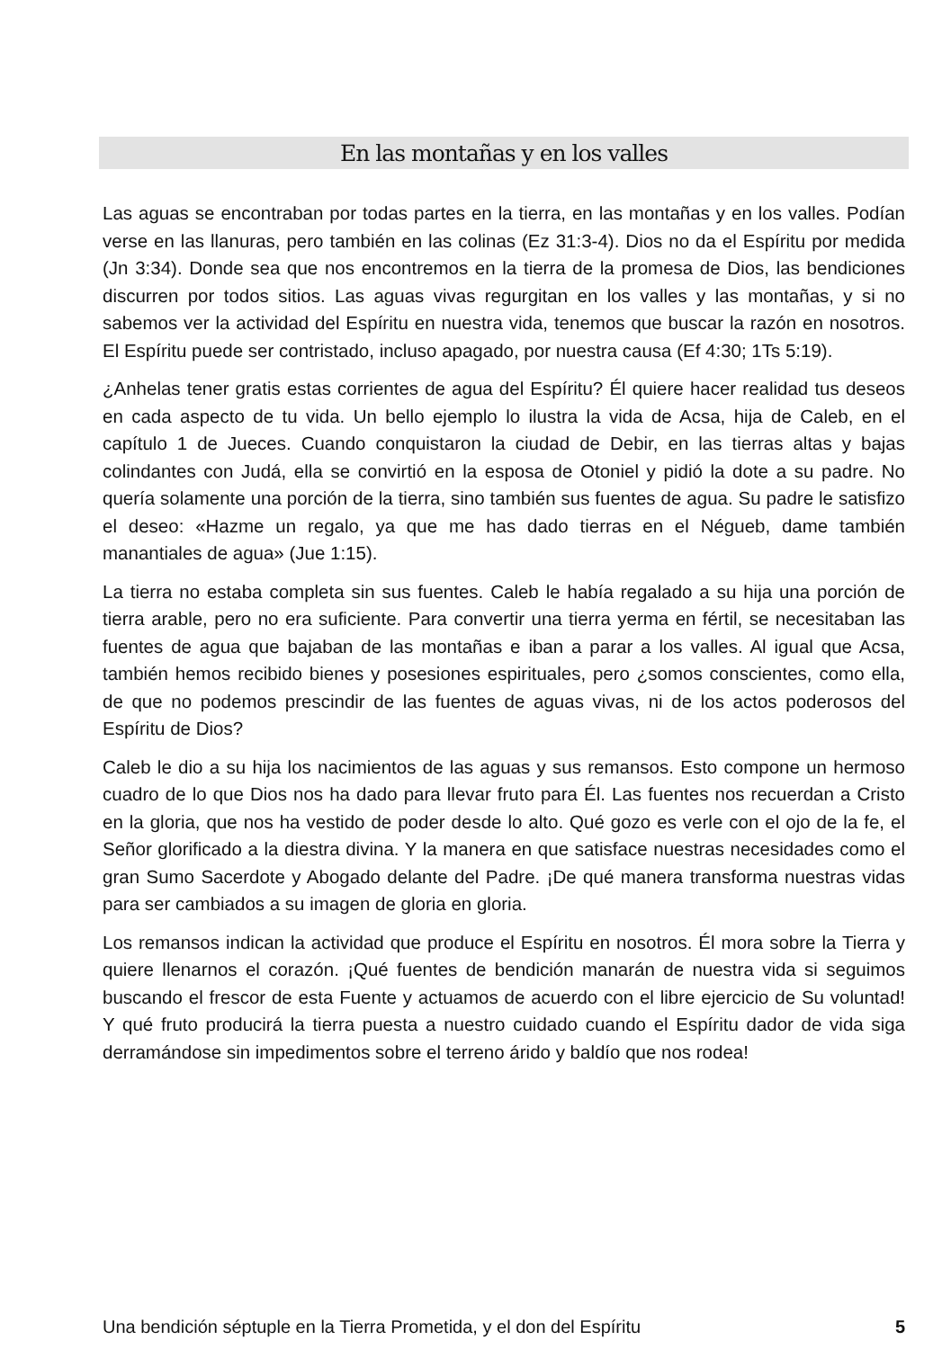En las montañas y en los valles
Las aguas se encontraban por todas partes en la tierra, en las montañas y en los valles. Podían verse en las llanuras, pero también en las colinas (Ez 31:3-4). Dios no da el Espíritu por medida (Jn 3:34). Donde sea que nos encontremos en la tierra de la promesa de Dios, las bendiciones discurren por todos sitios. Las aguas vivas regurgitan en los valles y las montañas, y si no sabemos ver la actividad del Espíritu en nuestra vida, tenemos que buscar la razón en nosotros. El Espíritu puede ser contristado, incluso apagado, por nuestra causa (Ef 4:30; 1Ts 5:19).
¿Anhelas tener gratis estas corrientes de agua del Espíritu? Él quiere hacer realidad tus deseos en cada aspecto de tu vida. Un bello ejemplo lo ilustra la vida de Acsa, hija de Caleb, en el capítulo 1 de Jueces. Cuando conquistaron la ciudad de Debir, en las tierras altas y bajas colindantes con Judá, ella se convirtió en la esposa de Otoniel y pidió la dote a su padre. No quería solamente una porción de la tierra, sino también sus fuentes de agua. Su padre le satisfizo el deseo: «Hazme un regalo, ya que me has dado tierras en el Négueb, dame también manantiales de agua» (Jue 1:15).
La tierra no estaba completa sin sus fuentes. Caleb le había regalado a su hija una porción de tierra arable, pero no era suficiente. Para convertir una tierra yerma en fértil, se necesitaban las fuentes de agua que bajaban de las montañas e iban a parar a los valles. Al igual que Acsa, también hemos recibido bienes y posesiones espirituales, pero ¿somos conscientes, como ella, de que no podemos prescindir de las fuentes de aguas vivas, ni de los actos poderosos del Espíritu de Dios?
Caleb le dio a su hija los nacimientos de las aguas y sus remansos. Esto compone un hermoso cuadro de lo que Dios nos ha dado para llevar fruto para Él. Las fuentes nos recuerdan a Cristo en la gloria, que nos ha vestido de poder desde lo alto. Qué gozo es verle con el ojo de la fe, el Señor glorificado a la diestra divina. Y la manera en que satisface nuestras necesidades como el gran Sumo Sacerdote y Abogado delante del Padre. ¡De qué manera transforma nuestras vidas para ser cambiados a su imagen de gloria en gloria.
Los remansos indican la actividad que produce el Espíritu en nosotros. Él mora sobre la Tierra y quiere llenarnos el corazón. ¡Qué fuentes de bendición manarán de nuestra vida si seguimos buscando el frescor de esta Fuente y actuamos de acuerdo con el libre ejercicio de Su voluntad! Y qué fruto producirá la tierra puesta a nuestro cuidado cuando el Espíritu dador de vida siga derramándose sin impedimentos sobre el terreno árido y baldío que nos rodea!
Una bendición séptuple en la Tierra Prometida, y el don del Espíritu 5